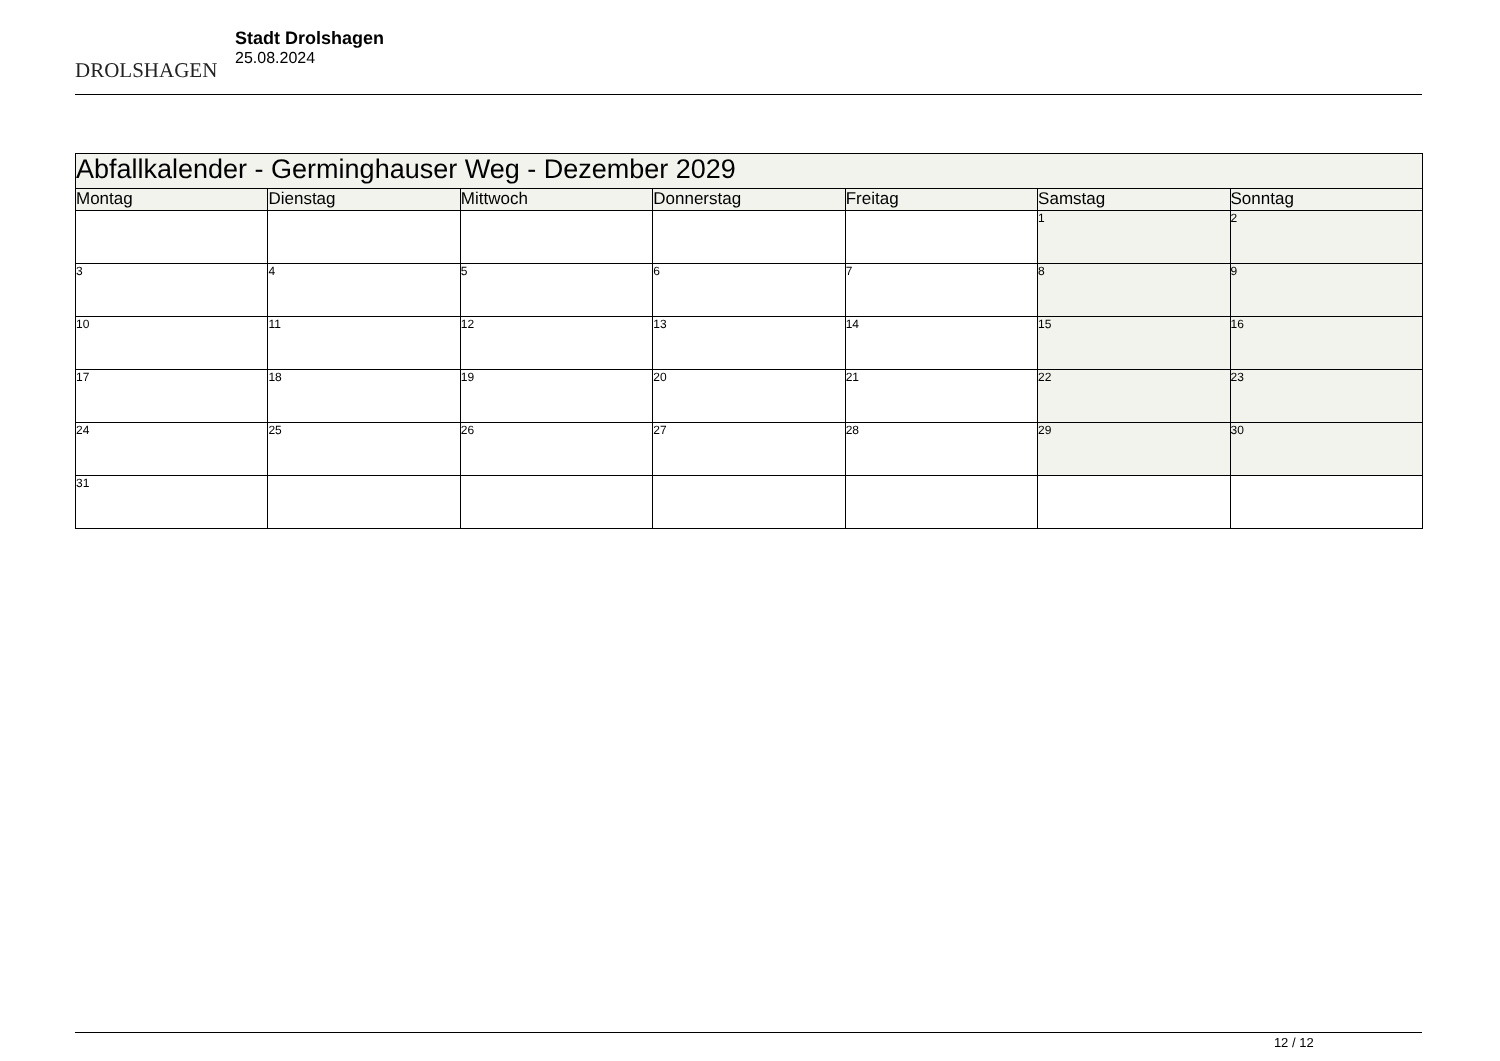DROLSHAGEN
Stadt Drolshagen
25.08.2024
| Abfallkalender - Germinghauser Weg - Dezember 2029 | | | | | | |
| --- | --- | --- | --- | --- | --- | --- |
| Montag | Dienstag | Mittwoch | Donnerstag | Freitag | Samstag | Sonntag |
| | | | | | 1 | 2 |
| 3 | 4 | 5 | 6 | 7 | 8 | 9 |
| 10 | 11 | 12 | 13 | 14 | 15 | 16 |
| 17 | 18 | 19 | 20 | 21 | 22 | 23 |
| 24 | 25 | 26 | 27 | 28 | 29 | 30 |
| 31 | | | | | | |
12 / 12